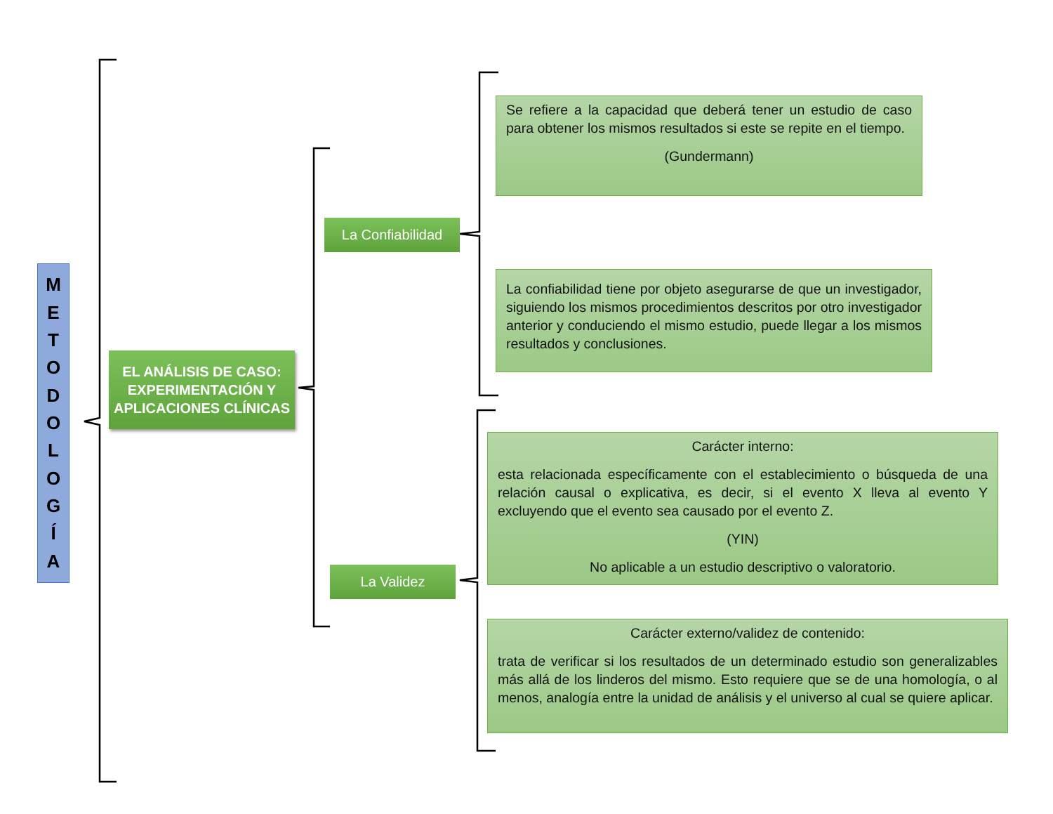METODOLOGÍA
EL ANÁLISIS DE CASO: EXPERIMENTACIÓN Y APLICACIONES CLÍNICAS
La Confiabilidad
La Validez
Se refiere a la capacidad que deberá tener un estudio de caso para obtener los mismos resultados si este se repite en el tiempo.
(Gundermann)
La confiabilidad tiene por objeto asegurarse de que un investigador, siguiendo los mismos procedimientos descritos por otro investigador anterior y conduciendo el mismo estudio, puede llegar a los mismos resultados y conclusiones.
Carácter interno:
esta relacionada específicamente con el establecimiento o búsqueda de una relación causal o explicativa, es decir, si el evento X lleva al evento Y excluyendo que el evento sea causado por el evento Z.
(YIN)
No aplicable a un estudio descriptivo o valoratorio.
Carácter externo/validez de contenido:
trata de verificar si los resultados de un determinado estudio son generalizables más allá de los linderos del mismo. Esto requiere que se de una homología, o al menos, analogía entre la unidad de análisis y el universo al cual se quiere aplicar.